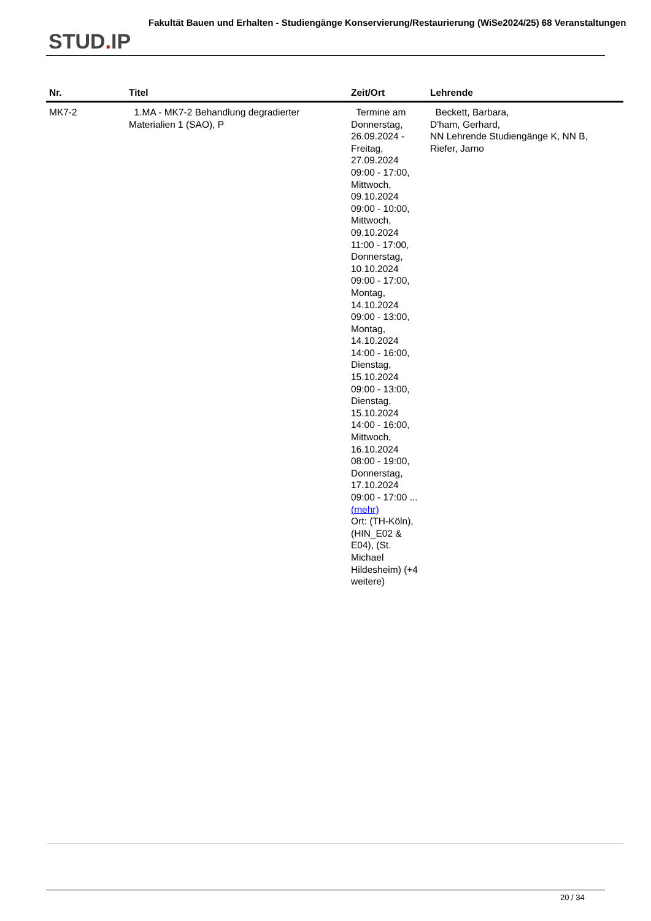STUD. IP
Fakultät Bauen und Erhalten - Studiengänge Konservierung/Restaurierung (WiSe2024/25) 68 Veranstaltungen
| Nr. | Titel | Zeit/Ort | Lehrende |
| --- | --- | --- | --- |
| MK7-2 | 1.MA - MK7-2 Behandlung degradierter Materialien 1 (SAO), P | Termine am Donnerstag, 26.09.2024 - Freitag, 27.09.2024 09:00 - 17:00, Mittwoch, 09.10.2024 09:00 - 10:00, Mittwoch, 09.10.2024 11:00 - 17:00, Donnerstag, 10.10.2024 09:00 - 17:00, Montag, 14.10.2024 09:00 - 13:00, Montag, 14.10.2024 14:00 - 16:00, Dienstag, 15.10.2024 09:00 - 13:00, Dienstag, 15.10.2024 14:00 - 16:00, Mittwoch, 16.10.2024 08:00 - 19:00, Donnerstag, 17.10.2024 09:00 - 17:00 ... (mehr) Ort: (TH-Köln), (HIN_E02 & E04), (St. Michael Hildesheim) (+4 weitere) | Beckett, Barbara, D'ham, Gerhard, NN Lehrende Studiengänge K, NN B, Riefer, Jarno |
20 / 34